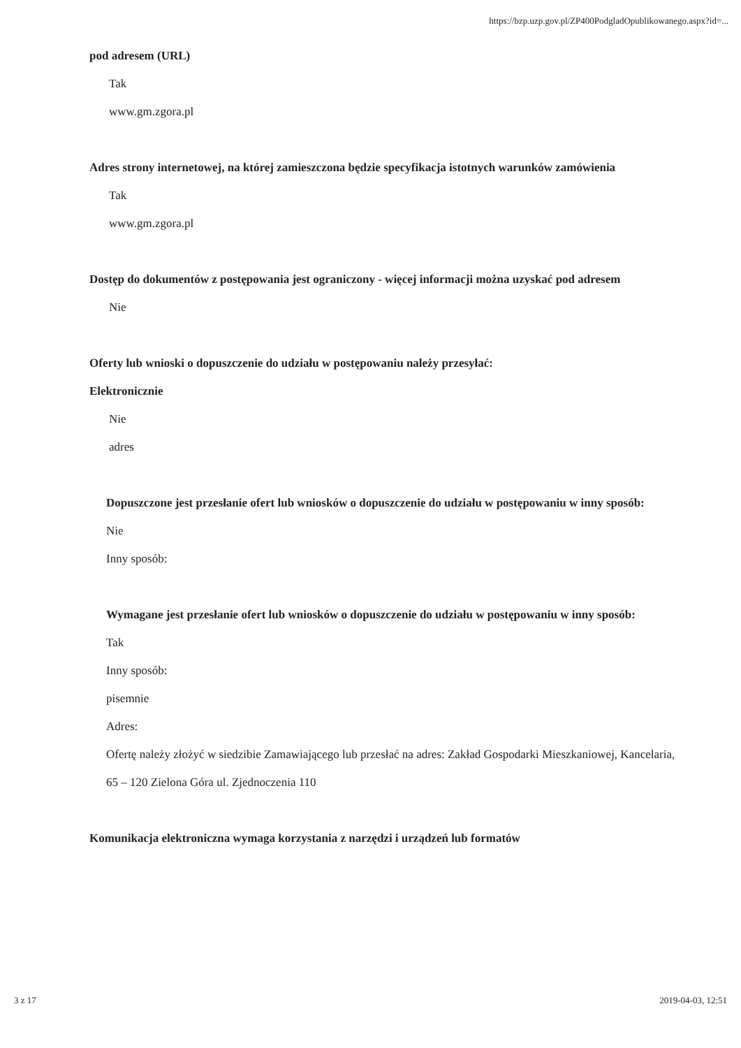https://bzp.uzp.gov.pl/ZP400PodgladOpublikowanego.aspx?id=...
pod adresem (URL)
Tak
www.gm.zgora.pl
Adres strony internetowej, na której zamieszczona będzie specyfikacja istotnych warunków zamówienia
Tak
www.gm.zgora.pl
Dostęp do dokumentów z postępowania jest ograniczony - więcej informacji można uzyskać pod adresem
Nie
Oferty lub wnioski o dopuszczenie do udziału w postępowaniu należy przesyłać:
Elektronicznie
Nie
adres
Dopuszczone jest przesłanie ofert lub wniosków o dopuszczenie do udziału w postępowaniu w inny sposób:
Nie
Inny sposób:
Wymagane jest przesłanie ofert lub wniosków o dopuszczenie do udziału w postępowaniu w inny sposób:
Tak
Inny sposób:
pisemnie
Adres:
Ofertę należy złożyć w siedzibie Zamawiającego lub przesłać na adres: Zakład Gospodarki Mieszkaniowej, Kancelaria, 65 – 120 Zielona Góra ul. Zjednoczenia 110
Komunikacja elektroniczna wymaga korzystania z narzędzi i urządzeń lub formatów
3 z 17 2019-04-03, 12:51